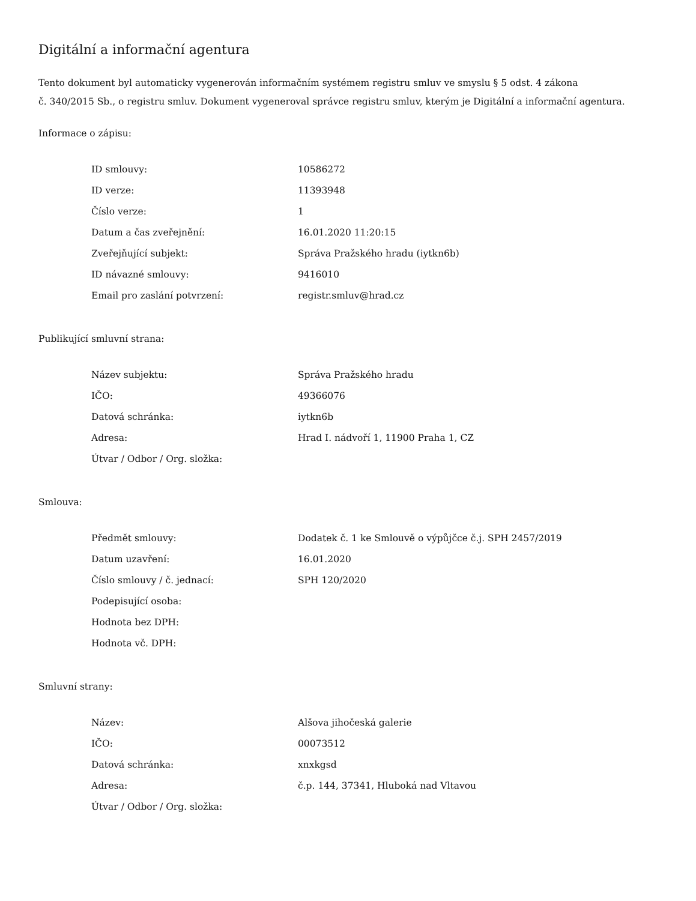Digitální a informační agentura
Tento dokument byl automaticky vygenerován informačním systémem registru smluv ve smyslu § 5 odst. 4 zákona
č. 340/2015 Sb., o registru smluv. Dokument vygeneroval správce registru smluv, kterým je Digitální a informační agentura.
Informace o zápisu:
| ID smlouvy: | 10586272 |
| ID verze: | 11393948 |
| Číslo verze: | 1 |
| Datum a čas zveřejnění: | 16.01.2020 11:20:15 |
| Zveřejňující subjekt: | Správa Pražského hradu (iytkn6b) |
| ID návazné smlouvy: | 9416010 |
| Email pro zaslání potvrzení: | registr.smluv@hrad.cz |
Publikující smluvní strana:
| Název subjektu: | Správa Pražského hradu |
| IČO: | 49366076 |
| Datová schránka: | iytkn6b |
| Adresa: | Hrad I. nádvoří 1, 11900 Praha 1, CZ |
| Útvar / Odbor / Org. složka: | |
Smlouva:
| Předmět smlouvy: | Dodatek č. 1 ke Smlouvě o výpůjčce č.j. SPH 2457/2019 |
| Datum uzavření: | 16.01.2020 |
| Číslo smlouvy / č. jednací: | SPH 120/2020 |
| Podepisující osoba: | |
| Hodnota bez DPH: | |
| Hodnota vč. DPH: | |
Smluvní strany:
| Název: | Alšova jihočeská galerie |
| IČO: | 00073512 |
| Datová schránka: | xnxkgsd |
| Adresa: | č.p. 144, 37341, Hluboká nad Vltavou |
| Útvar / Odbor / Org. složka: | |